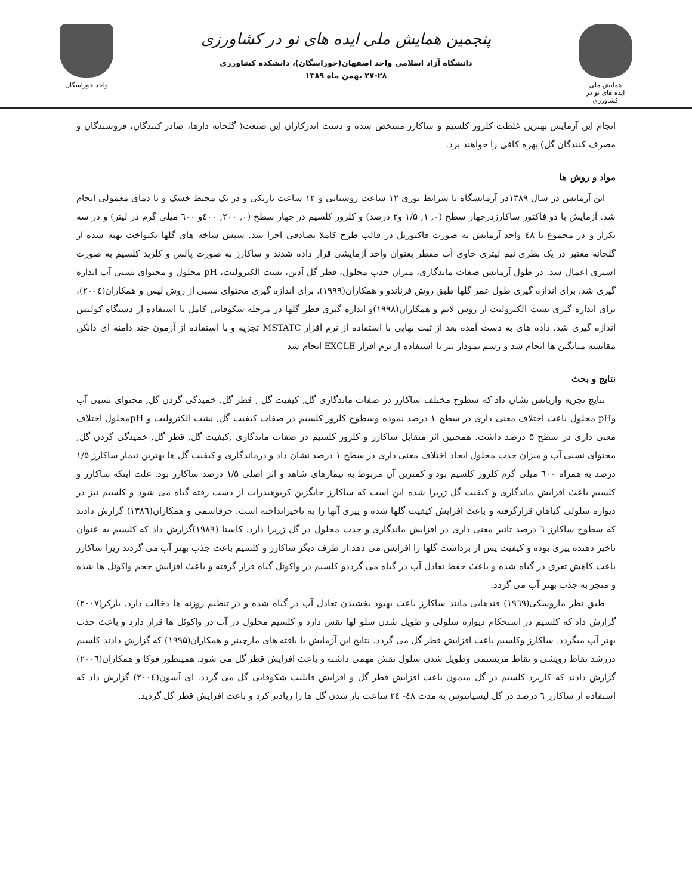واحد خوراسگان
پنجمین همایش ملی ایده های نو در کشاورزی
دانشگاه آزاد اسلامی واحد اصفهان(خوراسگان)، دانشکده کشاورزی
۲۷-۲۸ بهمن ماه ۱۳۸۹
همایش ملی
ایده های نو در کشاورزی
انجام این آزمایش بهترین غلظت کلرور کلسیم و ساکارز مشخص شده و دست اندرکاران این صنعت( گلخانه دارها، صادر کنندگان، فروشندگان و مصرف کنندگان گل) بهره کافی را خواهند برد.
مواد و روش ها
این آزمایش در سال ۱۳۸۹در آزمایشگاه با شرایط نوری ۱۲ ساعت روشنایی و ۱۲ ساعت تاریکی و در یک محیط خشک و با دمای معمولی انجام شد. آزمایش با دو فاکتور ساکارزدرچهار سطح (۰, ۱, ۱/۵ و۲ درصد) و کلرور کلسیم در چهار سطح (۰, ۲۰۰, ٤۰۰و ٦۰۰ میلی گرم در لیتر) و در سه تکرار و در مجموع با ٤۸ واحد آزمایش به صورت فاکتوریل در قالب طرح کاملا تصادفی اجرا شد. سپس شاخه های گلها یکنواخت تهیه شده از گلخانه معتبر در یک بطری نیم لیتری حاوی آب مقطر بعنوان واحد آزمایشی قرار داده شدند و ساکارز به صورت پالس و کلرید کلسیم به صورت اسپری اعمال شد. در طول آزمایش صفات ماندگاری، میزان جذب محلول، قطر گل آذین، نشت الکترولیت، pH محلول و محتوای نسبی آب اندازه گیری شد. برای اندازه گیری طول عمر گلها طبق روش فرناندو و همکاران(۱۹۹۹)، برای اندازه گیری محتوای نسبی از روش لیس و همکاران(۲۰۰٤)، برای اندازه گیری نشت الکترولیت از روش لایم و همکاران(۱۹۹۸)و اندازه گیری قطر گلها در مرحله شکوفایی کامل با استفاده از دستگاه کولیس اندازه گیری شد. داده های به دست آمده بعد از ثبت نهایی با استفاده از نرم افزار MSTATC تجزیه و با استفاده از آزمون چند دامنه ای دانکن مقایسه میانگین ها انجام شد و رسم نمودار نیز با استفاده از نرم افزار EXCLE انجام شد
نتایج و بحث
نتایج تجزیه واریانس نشان داد که سطوح مختلف ساکارز در صفات ماندگاری گل, کیفیت گل , قطر گل, خمیدگی گردن گل, محتوای نسبی آب وpH محلول باعث اختلاف معنی داری در سطح ۱ درصد نموده وسطوح کلرور کلسیم در صفات کیفیت گل, نشت الکترولیت و pHمحلول اختلاف معنی داری در سطح ۵ درصد داشت. همچنین اثر متقابل ساکارز و کلرور کلسیم در صفات ماندگاری ,کیفیت گل, قطر گل, خمیدگی گردن گل, محتوای نسبی آب و میزان جذب محلول ایجاد اختلاف معنی داری در سطح ۱ درصد نشان داد و درماندگاری و کیفیت گل ها بهترین تیمار ساکارز ۱/۵ درصد به همراه ٦۰۰ میلی گرم کلرور کلسیم بود و کمترین آن مربوط به تیمارهای شاهد و اثر اصلی ۱/۵ درصد ساکارز بود. علت اینکه ساکارز و کلسیم باعث افزایش ماندگاری و کیفیت گل ژربرا شده این است که ساکارز جایگزین کربوهیدرات از دست رفته گیاه می شود و کلسیم نیز در دیواره سلولی گیاهان قرارگرفته و باعث افزایش کیفیت گلها شده و پیری آنها را به تاخیرانداخته است. جزقاسمی و همکاران(۱۳۸٦) گزارش دادند که سطوح ساکارز ٦ درصد تاثیر معنی داری در افزایش ماندگاری و جذب محلول در گل ژربرا دارد. کاستا (۱۹۸۹)گزارش داد که کلسیم به عنوان تاخیر دهنده پیری بوده و کیفیت پس از برداشت گلها را افزایش می دهد.از طرف دیگر ساکارز و کلسیم باعث جذب بهتر آب می گردند زیرا ساکارز باعث کاهش تعرق در گیاه شده و باعث حفظ تعادل آب در گیاه می گرددو کلسیم در واکوئل گیاه قرار گرفته و باعث افزایش حجم واکوئل ها شده و منجر به جذب بهتر آب می گردد.
طبق نظر ماروسکی(۱۹٦۹) قندهایی مانند ساکارز باعث بهبود بخشیدن تعادل آب در گیاه شده و در تنظیم روزنه ها دخالت دارد. بارکر(۲۰۰۷) گزارش داد که کلسیم در استحکام دیواره سلولی و طویل شدن سلو لها نقش دارد و کلسیم محلول در آب در واکوئل ها قرار دارد و باعث جذب بهتر آب میگردد. ساکارز وکلسیم باعث افزایش قطر گل می گردد. نتایج این آزمایش با یافته های مارچینر و همکاران(۱۹۹۵) که گزارش دادند کلسیم دررشد نقاط رویشی و نقاط مریستمی وطویل شدن سلول نقش مهمی داشته و باعث افزایش قطر گل می شود. همینطور فوکا و همکاران(۲۰۰٦) گزارش دادند که کاربرد کلسیم در گل میمون باعث افزایش قطر گل و افزایش قابلیت شکوفایی گل می گردد. ای آسون(۲۰۰٤) گزارش داد که استفاده از ساکارز ٦ درصد در گل لیسیانتوس به مدت ٤۸- ۲٤ ساعت باز شدن گل ها را زیادتر کرد و باعث افزایش قطر گل گردید.